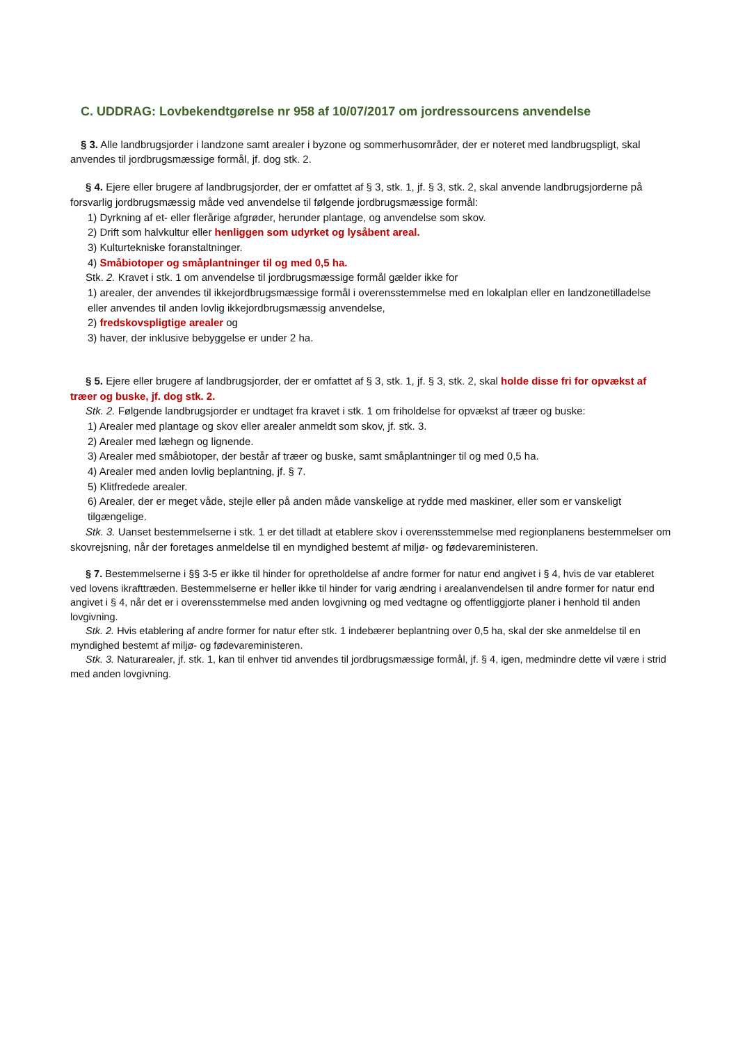C. UDDRAG: Lovbekendtgørelse nr 958 af 10/07/2017 om jordressourcens anvendelse
§ 3. Alle landbrugsjorder i landzone samt arealer i byzone og sommerhusområder, der er noteret med landbrugspligt, skal anvendes til jordbrugsmæssige formål, jf. dog stk. 2.
§ 4. Ejere eller brugere af landbrugsjorder, der er omfattet af § 3, stk. 1, jf. § 3, stk. 2, skal anvende landbrugsjorderne på forsvarlig jordbrugsmæssig måde ved anvendelse til følgende jordbrugsmæssige formål:
1) Dyrkning af et- eller flerårige afgrøder, herunder plantage, og anvendelse som skov.
2) Drift som halvkultur eller henliggen som udyrket og lysåbent areal.
3) Kulturtekniske foranstaltninger.
4) Småbiotoper og småplantninger til og med 0,5 ha.
Stk. 2. Kravet i stk. 1 om anvendelse til jordbrugsmæssige formål gælder ikke for
1) arealer, der anvendes til ikkejordbrugsmæssige formål i overensstemmelse med en lokalplan eller en landzonetilladelse eller anvendes til anden lovlig ikkejordbrugsmæssig anvendelse,
2) fredskovspligtige arealer og
3) haver, der inklusive bebyggelse er under 2 ha.
§ 5. Ejere eller brugere af landbrugsjorder, der er omfattet af § 3, stk. 1, jf. § 3, stk. 2, skal holde disse fri for opvækst af træer og buske, jf. dog stk. 2.
Stk. 2. Følgende landbrugsjorder er undtaget fra kravet i stk. 1 om friholdelse for opvækst af træer og buske:
1) Arealer med plantage og skov eller arealer anmeldt som skov, jf. stk. 3.
2) Arealer med læhegn og lignende.
3) Arealer med småbiotoper, der består af træer og buske, samt småplantninger til og med 0,5 ha.
4) Arealer med anden lovlig beplantning, jf. § 7.
5) Klitfredede arealer.
6) Arealer, der er meget våde, stejle eller på anden måde vanskelige at rydde med maskiner, eller som er vanskeligt tilgængelige.
Stk. 3. Uanset bestemmelserne i stk. 1 er det tilladt at etablere skov i overensstemmelse med regionplanens bestemmelser om skovrejsning, når der foretages anmeldelse til en myndighed bestemt af miljø- og fødevareministeren.
§ 7. Bestemmelserne i §§ 3-5 er ikke til hinder for opretholdelse af andre former for natur end angivet i § 4, hvis de var etableret ved lovens ikrafttræden. Bestemmelserne er heller ikke til hinder for varig ændring i arealanvendelsen til andre former for natur end angivet i § 4, når det er i overensstemmelse med anden lovgivning og med vedtagne og offentliggjorte planer i henhold til anden lovgivning.
Stk. 2. Hvis etablering af andre former for natur efter stk. 1 indebærer beplantning over 0,5 ha, skal der ske anmeldelse til en myndighed bestemt af miljø- og fødevareministeren.
Stk. 3. Naturarealer, jf. stk. 1, kan til enhver tid anvendes til jordbrugsmæssige formål, jf. § 4, igen, medmindre dette vil være i strid med anden lovgivning.